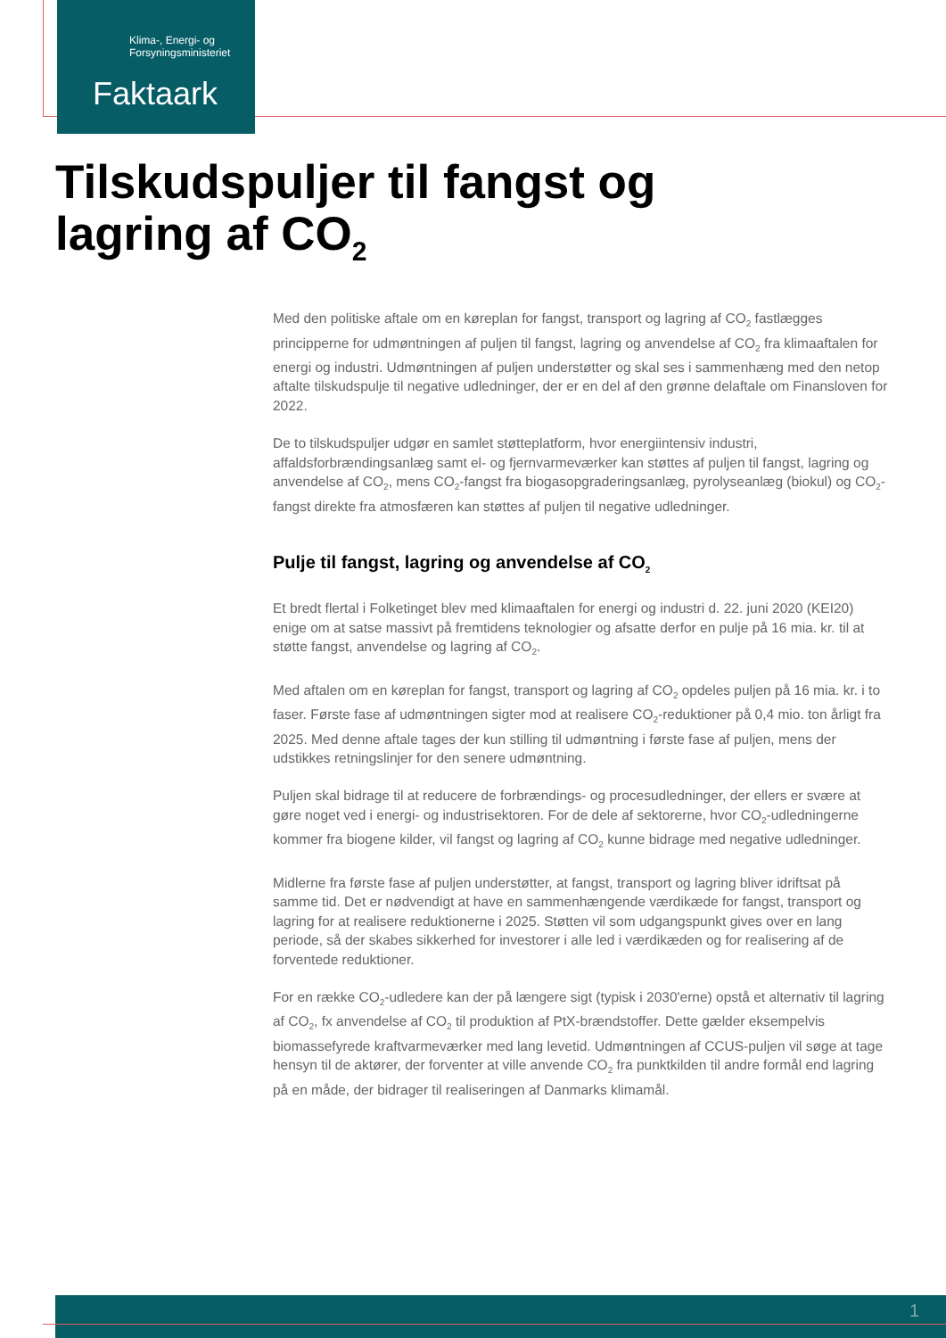Klima-, Energi- og
Forsyningsministeriet
Faktaark
Tilskudspuljer til fangst og
lagring af CO<sub>2</sub>
Med den politiske aftale om en køreplan for fangst, transport og lagring af CO<sub>2</sub> fastlægges principperne for udmøntningen af puljen til fangst, lagring og anvendelse af CO<sub>2</sub> fra klimaaftalen for energi og industri. Udmøntningen af puljen understøtter og skal ses i sammenhæng med den netop aftalte tilskudspulje til negative udledninger, der er en del af den grønne delaftale om Finansloven for 2022.
De to tilskudspuljer udgør en samlet støtteplatform, hvor energiintensiv industri, affaldsforbrændingsanlæg samt el- og fjernvarmeværker kan støttes af puljen til fangst, lagring og anvendelse af CO<sub>2</sub>, mens CO<sub>2</sub>-fangst fra biogasopgraderingsanlæg, pyrolyseanlæg (biokul) og CO<sub>2</sub>-fangst direkte fra atmosfæren kan støttes af puljen til negative udledninger.
Pulje til fangst, lagring og anvendelse af CO<sub>2</sub>
Et bredt flertal i Folketinget blev med klimaaftalen for energi og industri d. 22. juni 2020 (KEI20) enige om at satse massivt på fremtidens teknologier og afsatte derfor en pulje på 16 mia. kr. til at støtte fangst, anvendelse og lagring af CO<sub>2</sub>.
Med aftalen om en køreplan for fangst, transport og lagring af CO<sub>2</sub> opdeles puljen på 16 mia. kr. i to faser. Første fase af udmøntningen sigter mod at realisere CO<sub>2</sub>-reduktioner på 0,4 mio. ton årligt fra 2025. Med denne aftale tages der kun stilling til udmøntning i første fase af puljen, mens der udstikkes retningslinjer for den senere udmøntning.
Puljen skal bidrage til at reducere de forbrændings- og procesudledninger, der ellers er svære at gøre noget ved i energi- og industrisektoren. For de dele af sektorerne, hvor CO<sub>2</sub>-udledningerne kommer fra biogene kilder, vil fangst og lagring af CO<sub>2</sub> kunne bidrage med negative udledninger.
Midlerne fra første fase af puljen understøtter, at fangst, transport og lagring bliver idriftsat på samme tid. Det er nødvendigt at have en sammenhængende værdikæde for fangst, transport og lagring for at realisere reduktionerne i 2025. Støtten vil som udgangspunkt gives over en lang periode, så der skabes sikkerhed for investorer i alle led i værdikæden og for realisering af de forventede reduktioner.
For en række CO<sub>2</sub>-udledere kan der på længere sigt (typisk i 2030'erne) opstå et alternativ til lagring af CO<sub>2</sub>, fx anvendelse af CO<sub>2</sub> til produktion af PtX-brændstoffer. Dette gælder eksempelvis biomassefyrede kraftvarmeværker med lang levetid. Udmøntningen af CCUS-puljen vil søge at tage hensyn til de aktører, der forventer at ville anvende CO<sub>2</sub> fra punktkilden til andre formål end lagring på en måde, der bidrager til realiseringen af Danmarks klimamål.
1